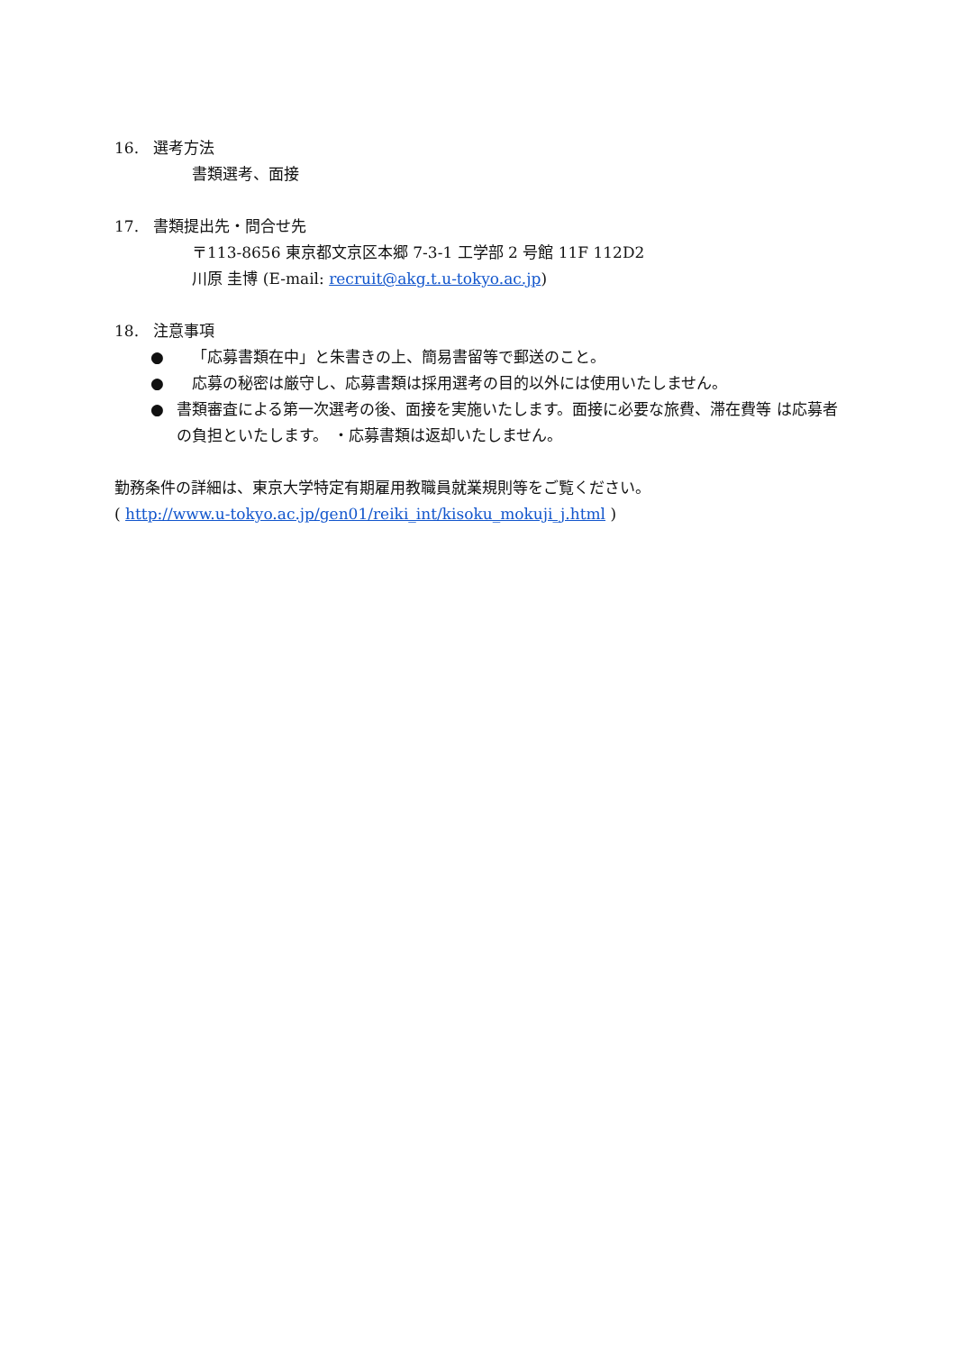16. 選考方法
書類選考、面接
17. 書類提出先・問合せ先
〒113-8656 東京都文京区本郷 7-3-1 工学部 2 号館 11F 112D2
川原 圭博 (E-mail: recruit@akg.t.u-tokyo.ac.jp)
18. 注意事項
● 「応募書類在中」と朱書きの上、簡易書留等で郵送のこと。
● 応募の秘密は厳守し、応募書類は採用選考の目的以外には使用いたしません。
● 書類審査による第一次選考の後、面接を実施いたします。面接に必要な旅費、滞在費等 は応募者の負担といたします。 ・応募書類は返却いたしません。
勤務条件の詳細は、東京大学特定有期雇用教職員就業規則等をご覧ください。
( http://www.u-tokyo.ac.jp/gen01/reiki_int/kisoku_mokuji_j.html )